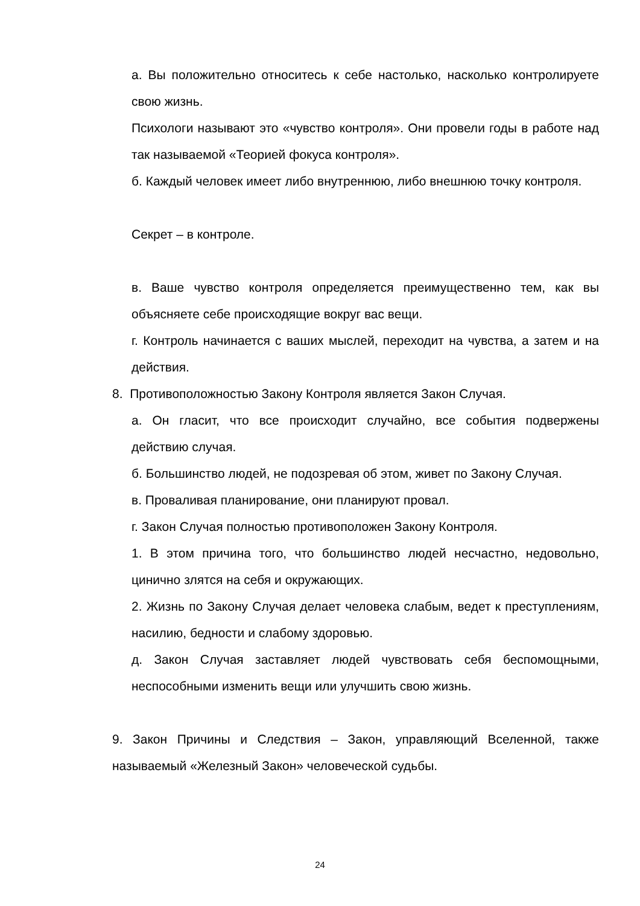а. Вы положительно относитесь к себе настолько, насколько контролируете свою жизнь.
Психологи называют это «чувство контроля». Они провели годы в работе над так называемой «Теорией фокуса контроля».
б. Каждый человек имеет либо внутреннюю, либо внешнюю точку контроля.
Секрет – в контроле.
в. Ваше чувство контроля определяется преимущественно тем, как вы объясняете себе происходящие вокруг вас вещи.
г. Контроль начинается с ваших мыслей, переходит на чувства, а затем и на действия.
8. Противоположностью Закону Контроля является Закон Случая.
а. Он гласит, что все происходит случайно, все события подвержены действию случая.
б. Большинство людей, не подозревая об этом, живет по Закону Случая.
в. Проваливая планирование, они планируют провал.
г. Закон Случая полностью противоположен Закону Контроля.
1. В этом причина того, что большинство людей несчастно, недовольно, цинично злятся на себя и окружающих.
2. Жизнь по Закону Случая делает человека слабым, ведет к преступлениям, насилию, бедности и слабому здоровью.
д. Закон Случая заставляет людей чувствовать себя беспомощными, неспособными изменить вещи или улучшить свою жизнь.
9. Закон Причины и Следствия – Закон, управляющий Вселенной, также называемый «Железный Закон» человеческой судьбы.
24